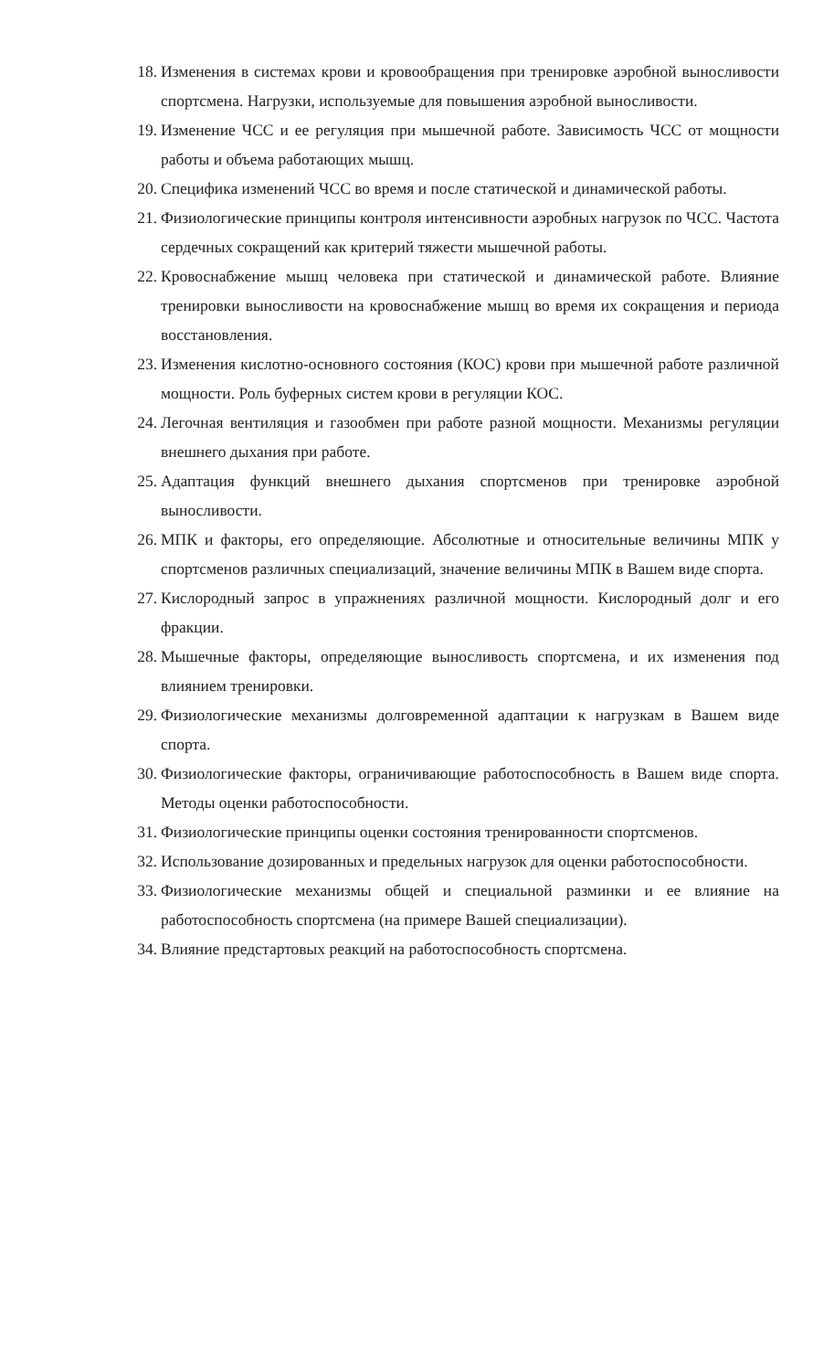18. Изменения в системах крови и кровообращения при тренировке аэробной выносливости спортсмена. Нагрузки, используемые для повышения аэробной выносливости.
19. Изменение ЧСС и ее регуляция при мышечной работе. Зависимость ЧСС от мощности работы и объема работающих мышц.
20. Специфика изменений ЧСС во время и после статической и динамической работы.
21. Физиологические принципы контроля интенсивности аэробных нагрузок по ЧСС. Частота сердечных сокращений как критерий тяжести мышечной работы.
22. Кровоснабжение мышц человека при статической и динамической работе. Влияние тренировки выносливости на кровоснабжение мышц во время их сокращения и периода восстановления.
23. Изменения кислотно-основного состояния (КОС) крови при мышечной работе различной мощности. Роль буферных систем крови в регуляции КОС.
24. Легочная вентиляция и газообмен при работе разной мощности. Механизмы регуляции внешнего дыхания при работе.
25. Адаптация функций внешнего дыхания спортсменов при тренировке аэробной выносливости.
26. МПК и факторы, его определяющие. Абсолютные и относительные величины МПК у спортсменов различных специализаций, значение величины МПК в Вашем виде спорта.
27. Кислородный запрос в упражнениях различной мощности. Кислородный долг и его фракции.
28. Мышечные факторы, определяющие выносливость спортсмена, и их изменения под влиянием тренировки.
29. Физиологические механизмы долговременной адаптации к нагрузкам в Вашем виде спорта.
30. Физиологические факторы, ограничивающие работоспособность в Вашем виде спорта. Методы оценки работоспособности.
31. Физиологические принципы оценки состояния тренированности спортсменов.
32. Использование дозированных и предельных нагрузок для оценки работоспособности.
33. Физиологические механизмы общей и специальной разминки и ее влияние на работоспособность спортсмена (на примере Вашей специализации).
34. Влияние предстартовых реакций на работоспособность спортсмена.